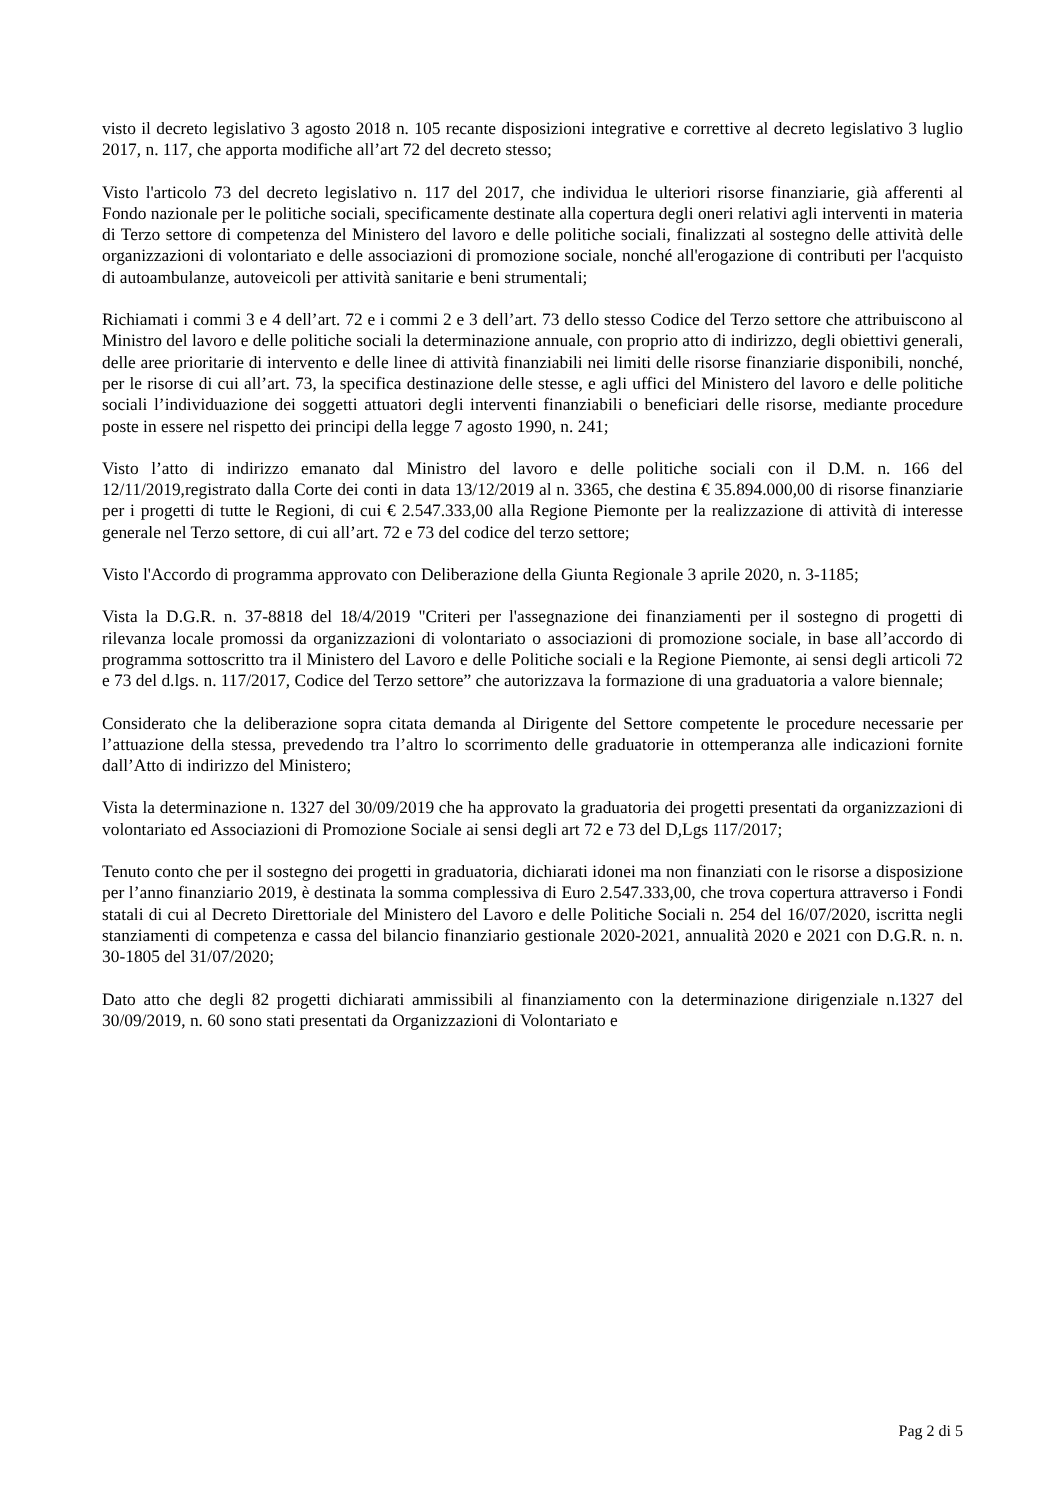visto il decreto legislativo 3 agosto 2018 n. 105 recante disposizioni integrative e correttive al decreto legislativo 3 luglio 2017, n. 117, che apporta modifiche all’art 72 del decreto stesso;
Visto l'articolo 73 del decreto legislativo n. 117 del 2017, che individua le ulteriori risorse finanziarie, già afferenti al Fondo nazionale per le politiche sociali, specificamente destinate alla copertura degli oneri relativi agli interventi in materia di Terzo settore di competenza del Ministero del lavoro e delle politiche sociali, finalizzati al sostegno delle attività delle organizzazioni di volontariato e delle associazioni di promozione sociale, nonché all'erogazione di contributi per l'acquisto di autoambulanze, autoveicoli per attività sanitarie e beni strumentali;
Richiamati i commi 3 e 4 dell’art. 72 e i commi 2 e 3 dell’art. 73 dello stesso Codice del Terzo settore che attribuiscono al Ministro del lavoro e delle politiche sociali la determinazione annuale, con proprio atto di indirizzo, degli obiettivi generali, delle aree prioritarie di intervento e delle linee di attività finanziabili nei limiti delle risorse finanziarie disponibili, nonché, per le risorse di cui all’art. 73, la specifica destinazione delle stesse, e agli uffici del Ministero del lavoro e delle politiche sociali l’individuazione dei soggetti attuatori degli interventi finanziabili o beneficiari delle risorse, mediante procedure poste in essere nel rispetto dei principi della legge 7 agosto 1990, n. 241;
Visto l’atto di indirizzo emanato dal Ministro del lavoro e delle politiche sociali con il D.M. n. 166 del 12/11/2019,registrato dalla Corte dei conti in data 13/12/2019 al n. 3365, che destina € 35.894.000,00 di risorse finanziarie per i progetti di tutte le Regioni, di cui € 2.547.333,00 alla Regione Piemonte per la realizzazione di attività di interesse generale nel Terzo settore, di cui all’art. 72 e 73 del codice del terzo settore;
Visto l'Accordo di programma approvato con Deliberazione della Giunta Regionale 3 aprile 2020, n. 3-1185;
Vista la D.G.R. n. 37-8818 del 18/4/2019 "Criteri per l'assegnazione dei finanziamenti per il sostegno di progetti di rilevanza locale promossi da organizzazioni di volontariato o associazioni di promozione sociale, in base all’accordo di programma sottoscritto tra il Ministero del Lavoro e delle Politiche sociali e la Regione Piemonte, ai sensi degli articoli 72 e 73 del d.lgs. n. 117/2017, Codice del Terzo settore” che autorizzava la formazione di una graduatoria a valore biennale;
Considerato che la deliberazione sopra citata demanda al Dirigente del Settore competente le procedure necessarie per l’attuazione della stessa, prevedendo tra l’altro lo scorrimento delle graduatorie in ottemperanza alle indicazioni fornite dall’Atto di indirizzo del Ministero;
Vista la determinazione n. 1327 del 30/09/2019 che ha approvato la graduatoria dei progetti presentati da organizzazioni di volontariato ed Associazioni di Promozione Sociale ai sensi degli art 72 e 73 del D,Lgs 117/2017;
Tenuto conto che per il sostegno dei progetti in graduatoria, dichiarati idonei ma non finanziati con le risorse a disposizione per l’anno finanziario 2019, è destinata la somma complessiva di Euro 2.547.333,00, che trova copertura attraverso i Fondi statali di cui al Decreto Direttoriale del Ministero del Lavoro e delle Politiche Sociali n. 254 del 16/07/2020, iscritta negli stanziamenti di competenza e cassa del bilancio finanziario gestionale 2020-2021, annualità 2020 e 2021 con D.G.R. n. n. 30-1805 del 31/07/2020;
Dato atto che degli 82 progetti dichiarati ammissibili al finanziamento con la determinazione dirigenziale n.1327 del 30/09/2019, n. 60 sono stati presentati da Organizzazioni di Volontariato e
Pag 2 di 5